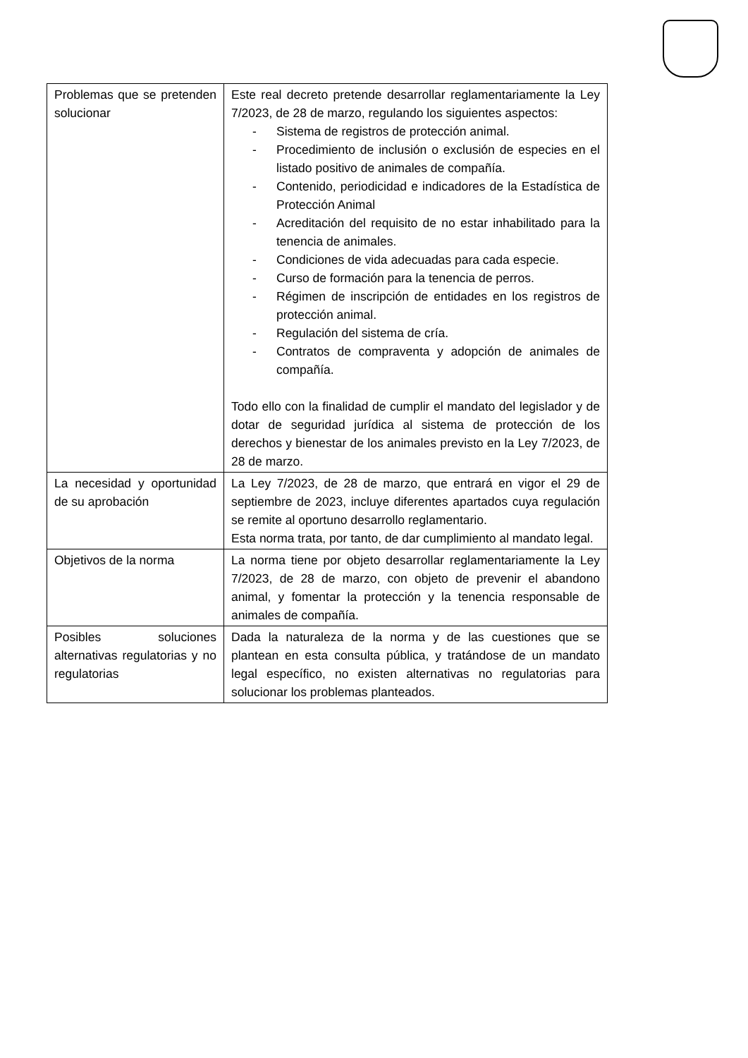| Problemas que se pretenden solucionar | Este real decreto pretende desarrollar reglamentariamente la Ley 7/2023, de 28 de marzo, regulando los siguientes aspectos: - Sistema de registros de protección animal. - Procedimiento de inclusión o exclusión de especies en el listado positivo de animales de compañía. - Contenido, periodicidad e indicadores de la Estadística de Protección Animal - Acreditación del requisito de no estar inhabilitado para la tenencia de animales. - Condiciones de vida adecuadas para cada especie. - Curso de formación para la tenencia de perros. - Régimen de inscripción de entidades en los registros de protección animal. - Regulación del sistema de cría. - Contratos de compraventa y adopción de animales de compañía. Todo ello con la finalidad de cumplir el mandato del legislador y de dotar de seguridad jurídica al sistema de protección de los derechos y bienestar de los animales previsto en la Ley 7/2023, de 28 de marzo. |
| La necesidad y oportunidad de su aprobación | La Ley 7/2023, de 28 de marzo, que entrará en vigor el 29 de septiembre de 2023, incluye diferentes apartados cuya regulación se remite al oportuno desarrollo reglamentario. Esta norma trata, por tanto, de dar cumplimiento al mandato legal. |
| Objetivos de la norma | La norma tiene por objeto desarrollar reglamentariamente la Ley 7/2023, de 28 de marzo, con objeto de prevenir el abandono animal, y fomentar la protección y la tenencia responsable de animales de compañía. |
| Posibles soluciones alternativas regulatorias y no regulatorias | Dada la naturaleza de la norma y de las cuestiones que se plantean en esta consulta pública, y tratándose de un mandato legal específico, no existen alternativas no regulatorias para solucionar los problemas planteados. |